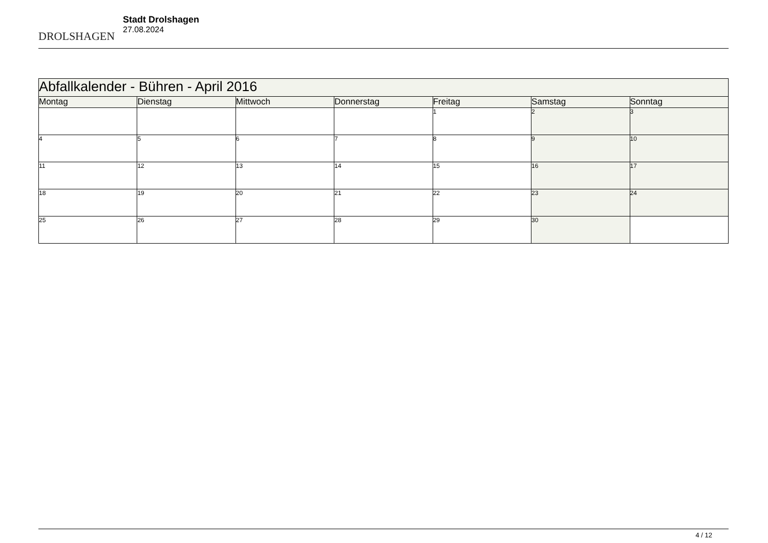DROLSHAGEN
Stadt Drolshagen
27.08.2024
| Abfallkalender - Bühren - April 2016 | | | | | | |
| --- | --- | --- | --- | --- | --- | --- |
| Montag | Dienstag | Mittwoch | Donnerstag | Freitag | Samstag | Sonntag |
| | | | | 1 | 2 | 3 |
| 4 | 5 | 6 | 7 | 8 | 9 | 10 |
| 11 | 12 | 13 | 14 | 15 | 16 | 17 |
| 18 | 19 | 20 | 21 | 22 | 23 | 24 |
| 25 | 26 | 27 | 28 | 29 | 30 | |
4 / 12